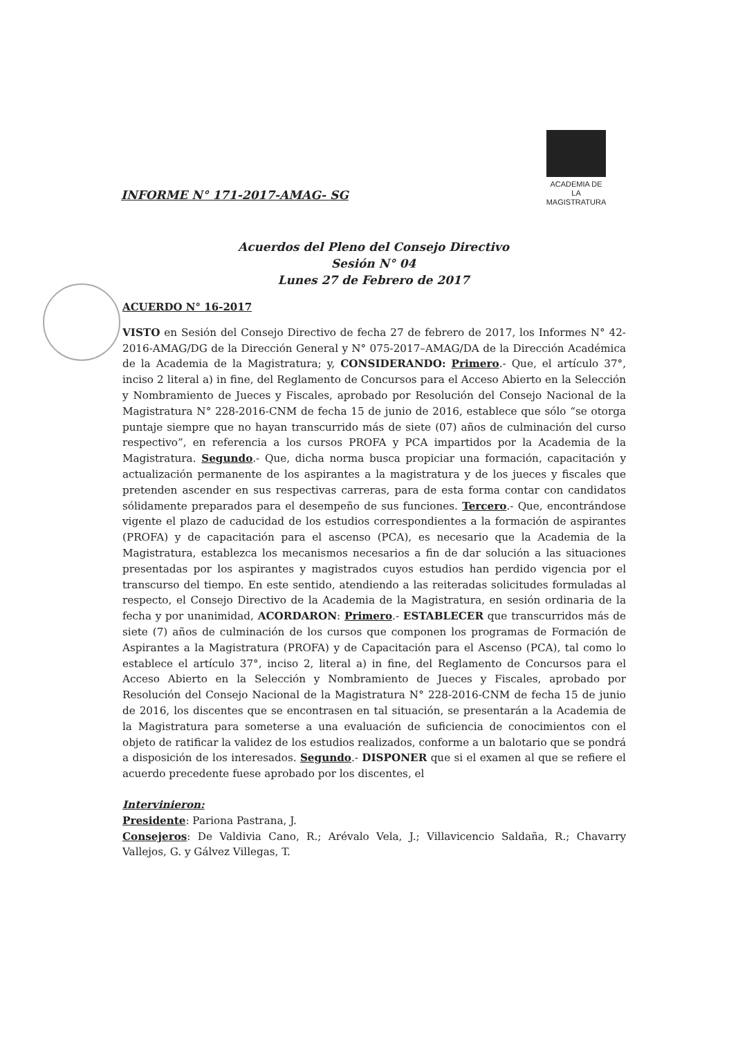ACADEMIA DE
LA MAGISTRATURA
INFORME N° 171-2017-AMAG- SG
Acuerdos del Pleno del Consejo Directivo
Sesión N° 04
Lunes 27 de Febrero de 2017
ACUERDO N° 16-2017
VISTO en Sesión del Consejo Directivo de fecha 27 de febrero de 2017, los Informes N° 42-2016-AMAG/DG de la Dirección General y N° 075-2017–AMAG/DA de la Dirección Académica de la Academia de la Magistratura; y, CONSIDERANDO: Primero.- Que, el artículo 37°, inciso 2 literal a) in fine, del Reglamento de Concursos para el Acceso Abierto en la Selección y Nombramiento de Jueces y Fiscales, aprobado por Resolución del Consejo Nacional de la Magistratura N° 228-2016-CNM de fecha 15 de junio de 2016, establece que sólo “se otorga puntaje siempre que no hayan transcurrido más de siete (07) años de culminación del curso respectivo”, en referencia a los cursos PROFA y PCA impartidos por la Academia de la Magistratura. Segundo.- Que, dicha norma busca propiciar una formación, capacitación y actualización permanente de los aspirantes a la magistratura y de los jueces y fiscales que pretenden ascender en sus respectivas carreras, para de esta forma contar con candidatos sólidamente preparados para el desempeño de sus funciones. Tercero.- Que, encontrándose vigente el plazo de caducidad de los estudios correspondientes a la formación de aspirantes (PROFA) y de capacitación para el ascenso (PCA), es necesario que la Academia de la Magistratura, establezca los mecanismos necesarios a fin de dar solución a las situaciones presentadas por los aspirantes y magistrados cuyos estudios han perdido vigencia por el transcurso del tiempo. En este sentido, atendiendo a las reiteradas solicitudes formuladas al respecto, el Consejo Directivo de la Academia de la Magistratura, en sesión ordinaria de la fecha y por unanimidad, ACORDARON: Primero.- ESTABLECER que transcurridos más de siete (7) años de culminación de los cursos que componen los programas de Formación de Aspirantes a la Magistratura (PROFA) y de Capacitación para el Ascenso (PCA), tal como lo establece el artículo 37°, inciso 2, literal a) in fine, del Reglamento de Concursos para el Acceso Abierto en la Selección y Nombramiento de Jueces y Fiscales, aprobado por Resolución del Consejo Nacional de la Magistratura N° 228-2016-CNM de fecha 15 de junio de 2016, los discentes que se encontrasen en tal situación, se presentarán a la Academia de la Magistratura para someterse a una evaluación de suficiencia de conocimientos con el objeto de ratificar la validez de los estudios realizados, conforme a un balotario que se pondrá a disposición de los interesados. Segundo.- DISPONER que si el examen al que se refiere el acuerdo precedente fuese aprobado por los discentes, el
Intervinieron:
Presidente: Pariona Pastrana, J.
Consejeros: De Valdivia Cano, R.; Arévalo Vela, J.; Villavicencio Saldaña, R.; Chavarry Vallejos, G. y Gálvez Villegas, T.